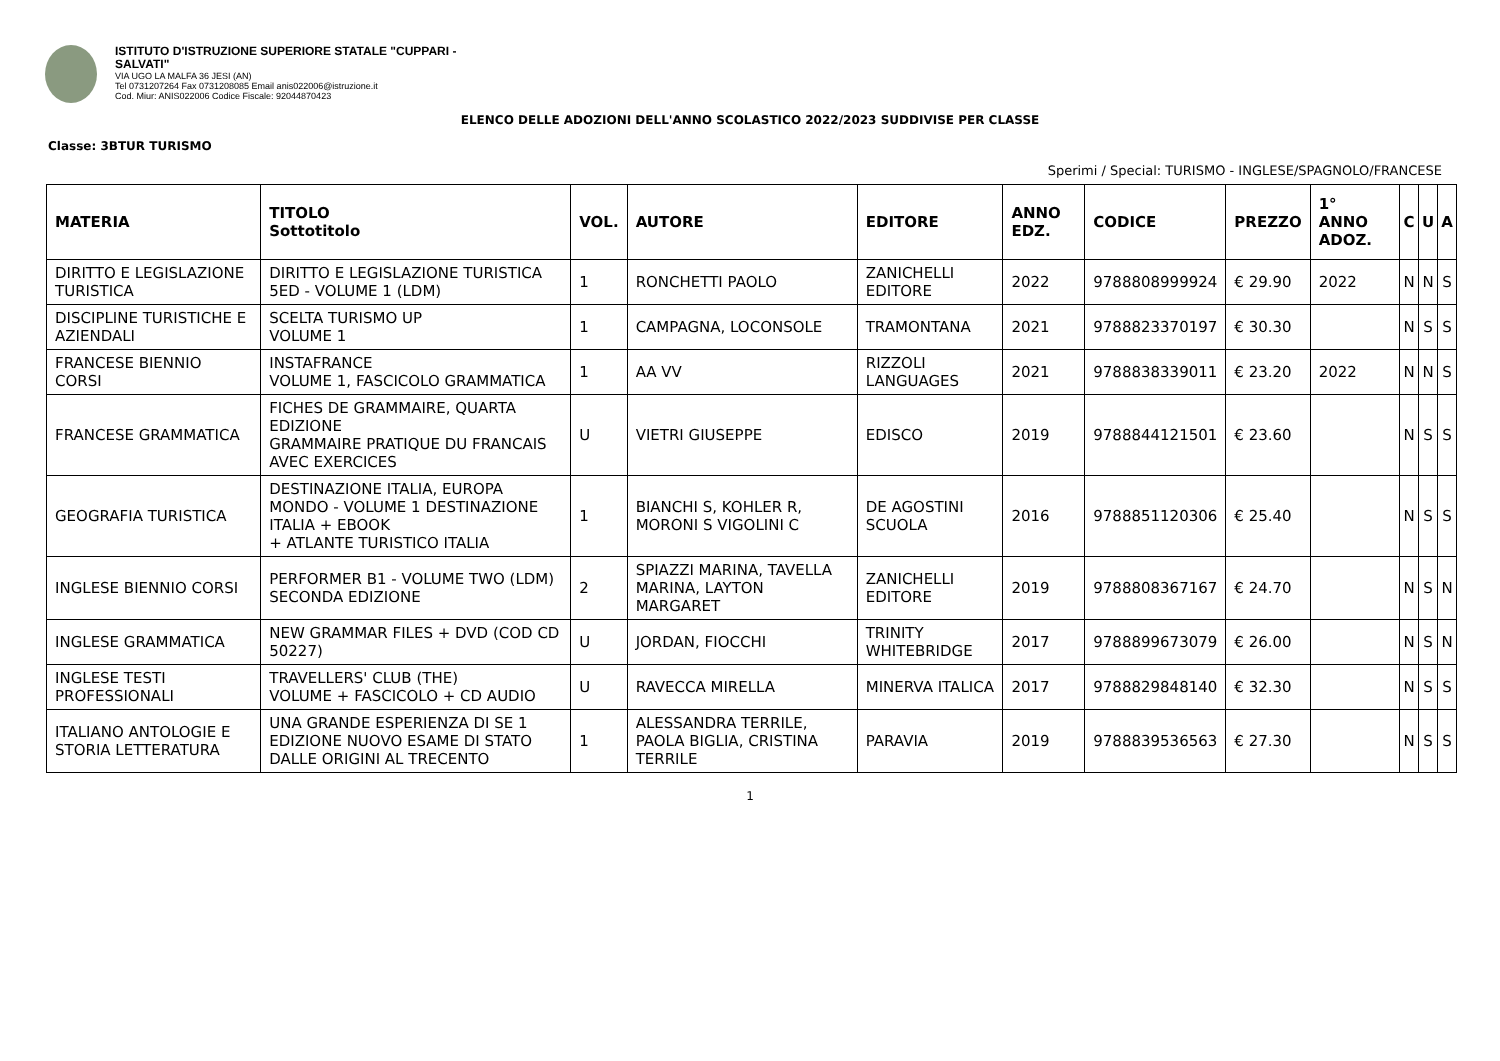ISTITUTO D'ISTRUZIONE SUPERIORE STATALE "CUPPARI -
SALVATI"
VIA UGO LA MALFA 36 JESI (AN)
Tel 0731207264 Fax 0731208085 Email anis022006@istruzione.it
Cod. Miur: ANIS022006 Codice Fiscale: 92044870423
ELENCO DELLE ADOZIONI DELL'ANNO SCOLASTICO 2022/2023 SUDDIVISE PER CLASSE
Classe: 3BTUR TURISMO
Sperimi / Special: TURISMO - INGLESE/SPAGNOLO/FRANCESE
| MATERIA | TITOLO Sottotitolo | VOL. | AUTORE | EDITORE | ANNO EDZ. | CODICE | PREZZO | 1° ANNO ADOZ. | C | U | A |
| --- | --- | --- | --- | --- | --- | --- | --- | --- | --- | --- | --- |
| DIRITTO E LEGISLAZIONE TURISTICA | DIRITTO E LEGISLAZIONE TURISTICA 5ED - VOLUME 1 (LDM) | 1 | RONCHETTI PAOLO | ZANICHELLI EDITORE | 2022 | 9788808999924 | € 29.90 | 2022 | N | N | S |
| DISCIPLINE TURISTICHE E AZIENDALI | SCELTA TURISMO UP VOLUME 1 | 1 | CAMPAGNA, LOCONSOLE | TRAMONTANA | 2021 | 9788823370197 | € 30.30 | | N | S | S |
| FRANCESE BIENNIO CORSI | INSTAFRANCE VOLUME 1, FASCICOLO GRAMMATICA | 1 | AA VV | RIZZOLI LANGUAGES | 2021 | 9788838339011 | € 23.20 | 2022 | N | N | S |
| FRANCESE GRAMMATICA | FICHES DE GRAMMAIRE, QUARTA EDIZIONE GRAMMAIRE PRATIQUE DU FRANCAIS AVEC EXERCICES | U | VIETRI GIUSEPPE | EDISCO | 2019 | 9788844121501 | € 23.60 | | N | S | S |
| GEOGRAFIA TURISTICA | DESTINAZIONE ITALIA, EUROPA MONDO - VOLUME 1 DESTINAZIONE ITALIA + EBOOK + ATLANTE TURISTICO ITALIA | 1 | BIANCHI S, KOHLER R, MORONI S VIGOLINI C | DE AGOSTINI SCUOLA | 2016 | 9788851120306 | € 25.40 | | N | S | S |
| INGLESE BIENNIO CORSI | PERFORMER B1 - VOLUME TWO (LDM) SECONDA EDIZIONE | 2 | SPIAZZI MARINA, TAVELLA MARINA, LAYTON MARGARET | ZANICHELLI EDITORE | 2019 | 9788808367167 | € 24.70 | | N | S | N |
| INGLESE GRAMMATICA | NEW GRAMMAR FILES + DVD (COD CD 50227) | U | JORDAN, FIOCCHI | TRINITY WHITEBRIDGE | 2017 | 9788899673079 | € 26.00 | | N | S | N |
| INGLESE TESTI PROFESSIONALI | TRAVELLERS' CLUB (THE) VOLUME + FASCICOLO + CD AUDIO | U | RAVECCA MIRELLA | MINERVA ITALICA | 2017 | 9788829848140 | € 32.30 | | N | S | S |
| ITALIANO ANTOLOGIE E STORIA LETTERATURA | UNA GRANDE ESPERIENZA DI SE 1 EDIZIONE NUOVO ESAME DI STATO DALLE ORIGINI AL TRECENTO | 1 | ALESSANDRA TERRILE, PAOLA BIGLIA, CRISTINA TERRILE | PARAVIA | 2019 | 9788839536563 | € 27.30 | | N | S | S |
1